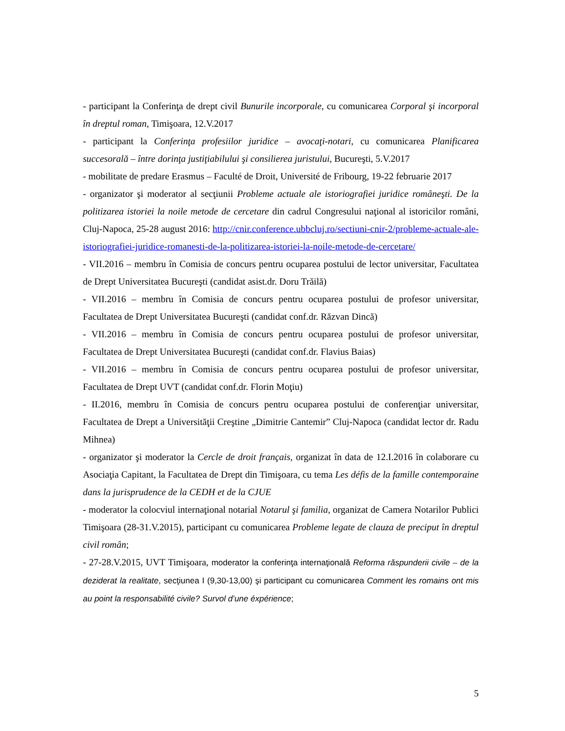- participant la Conferinţa de drept civil Bunurile incorporale, cu comunicarea Corporal şi incorporal în dreptul roman, Timişoara, 12.V.2017
- participant la Conferinţa profesiilor juridice – avocaţi-notari, cu comunicarea Planificarea succesorală – între dorinţa justiţiabilului şi consilierea juristului, Bucureşti, 5.V.2017
- mobilitate de predare Erasmus – Faculté de Droit, Université de Fribourg, 19-22 februarie 2017
- organizator şi moderator al secţiunii Probleme actuale ale istoriografiei juridice româneşti. De la politizarea istoriei la noile metode de cercetare din cadrul Congresului naţional al istoricilor români, Cluj-Napoca, 25-28 august 2016: http://cnir.conference.ubbcluj.ro/sectiuni-cnir-2/probleme-actuale-ale-istoriografiei-juridice-romanesti-de-la-politizarea-istoriei-la-noile-metode-de-cercetare/
- VII.2016 – membru în Comisia de concurs pentru ocuparea postului de lector universitar, Facultatea de Drept Universitatea Bucureşti (candidat asist.dr. Doru Trăilă)
- VII.2016 – membru în Comisia de concurs pentru ocuparea postului de profesor universitar, Facultatea de Drept Universitatea Bucureşti (candidat conf.dr. Răzvan Dincă)
- VII.2016 – membru în Comisia de concurs pentru ocuparea postului de profesor universitar, Facultatea de Drept Universitatea Bucureşti (candidat conf.dr. Flavius Baias)
- VII.2016 – membru în Comisia de concurs pentru ocuparea postului de profesor universitar, Facultatea de Drept UVT (candidat conf.dr. Florin Moţiu)
- II.2016, membru în Comisia de concurs pentru ocuparea postului de conferenţiar universitar, Facultatea de Drept a Universităţii Creştine „Dimitrie Cantemir” Cluj-Napoca (candidat lector dr. Radu Mihnea)
- organizator şi moderator la Cercle de droit français, organizat în data de 12.I.2016 în colaborare cu Asociaţia Capitant, la Facultatea de Drept din Timişoara, cu tema Les défis de la famille contemporaine dans la jurisprudence de la CEDH et de la CJUE
- moderator la colocviul internaţional notarial Notarul şi familia, organizat de Camera Notarilor Publici Timişoara (28-31.V.2015), participant cu comunicarea Probleme legate de clauza de preciput în dreptul civil român;
- 27-28.V.2015, UVT Timişoara, moderator la conferinţa internaţională Reforma răspunderii civile – de la deziderat la realitate, secţiunea I (9,30-13,00) şi participant cu comunicarea Comment les romains ont mis au point la responsabilité civile? Survol d’une éxpérience;
5